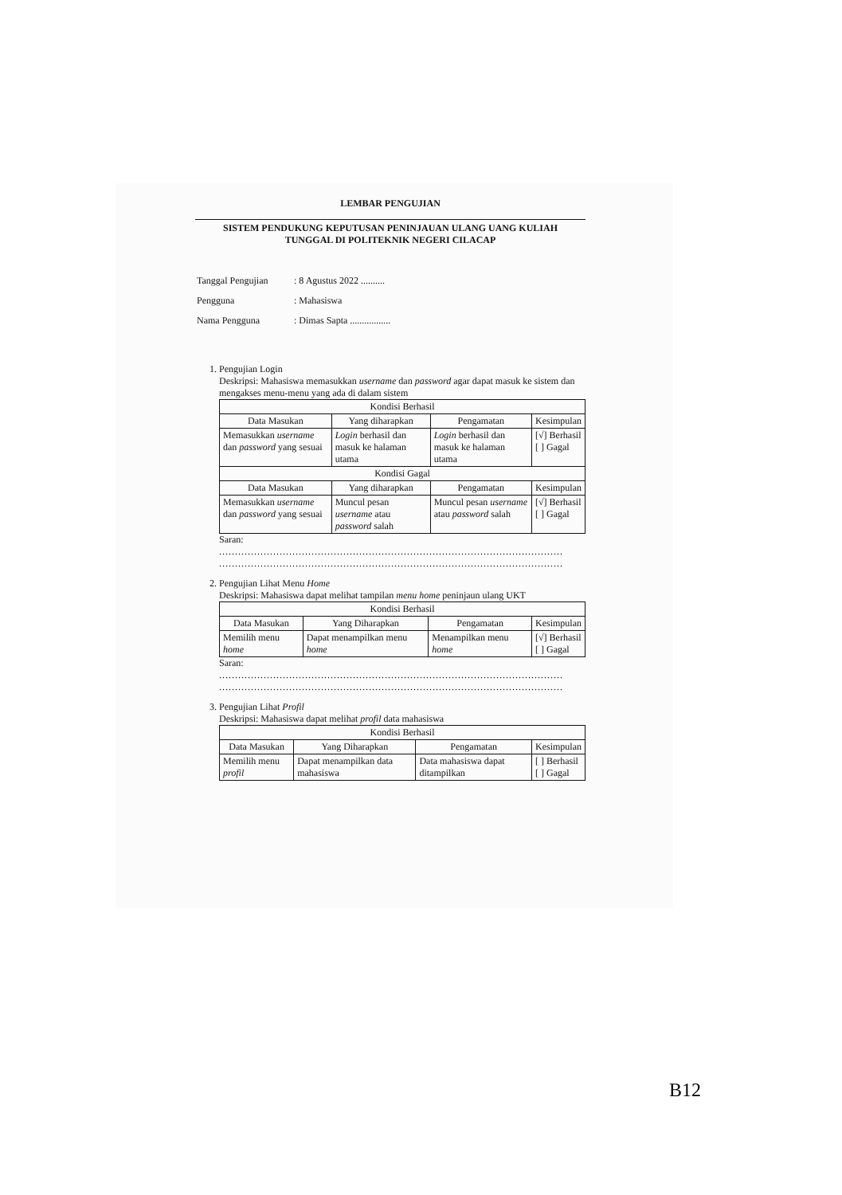LEMBAR PENGUJIAN
SISTEM PENDUKUNG KEPUTUSAN PENINJAUAN ULANG UANG KULIAH
TUNGGAL DI POLITEKNIK NEGERI CILACAP
| Tanggal Pengujian | : 8 Agustus 2022 .......... |
| Pengguna | : Mahasiswa |
| Nama Pengguna | : Dimas Sapta ................. |
1. Pengujian Login
Deskripsi: Mahasiswa memasukkan username dan password agar dapat masuk ke sistem dan mengakses menu-menu yang ada di dalam sistem
| Kondisi Berhasil | | | |
| --- | --- | --- | --- |
| Data Masukan | Yang diharapkan | Pengamatan | Kesimpulan |
| Memasukkan username dan password yang sesuai | Login berhasil dan masuk ke halaman utama | Login berhasil dan masuk ke halaman utama | [√] Berhasil [ ] Gagal |
| Kondisi Gagal | | | |
| Data Masukan | Yang diharapkan | Pengamatan | Kesimpulan |
| Memasukkan username dan password yang sesuai | Muncul pesan username atau password salah | Muncul pesan username atau password salah | [√] Berhasil [ ] Gagal |
Saran:
............................................................................................................
............................................................................................................
2. Pengujian Lihat Menu Home
Deskripsi: Mahasiswa dapat melihat tampilan menu home peninjaun ulang UKT
| Kondisi Berhasil | | | |
| --- | --- | --- | --- |
| Data Masukan | Yang Diharapkan | Pengamatan | Kesimpulan |
| Memilih menu home | Dapat menampilkan menu home | Menampilkan menu home | [√] Berhasil [ ] Gagal |
Saran:
............................................................................................................
............................................................................................................
3. Pengujian Lihat Profil
Deskripsi: Mahasiswa dapat melihat profil data mahasiswa
| Kondisi Berhasil | | | |
| --- | --- | --- | --- |
| Data Masukan | Yang Diharapkan | Pengamatan | Kesimpulan |
| Memilih menu profil | Dapat menampilkan data mahasiswa | Data mahasiswa dapat ditampilkan | [ ] Berhasil [ ] Gagal |
B12